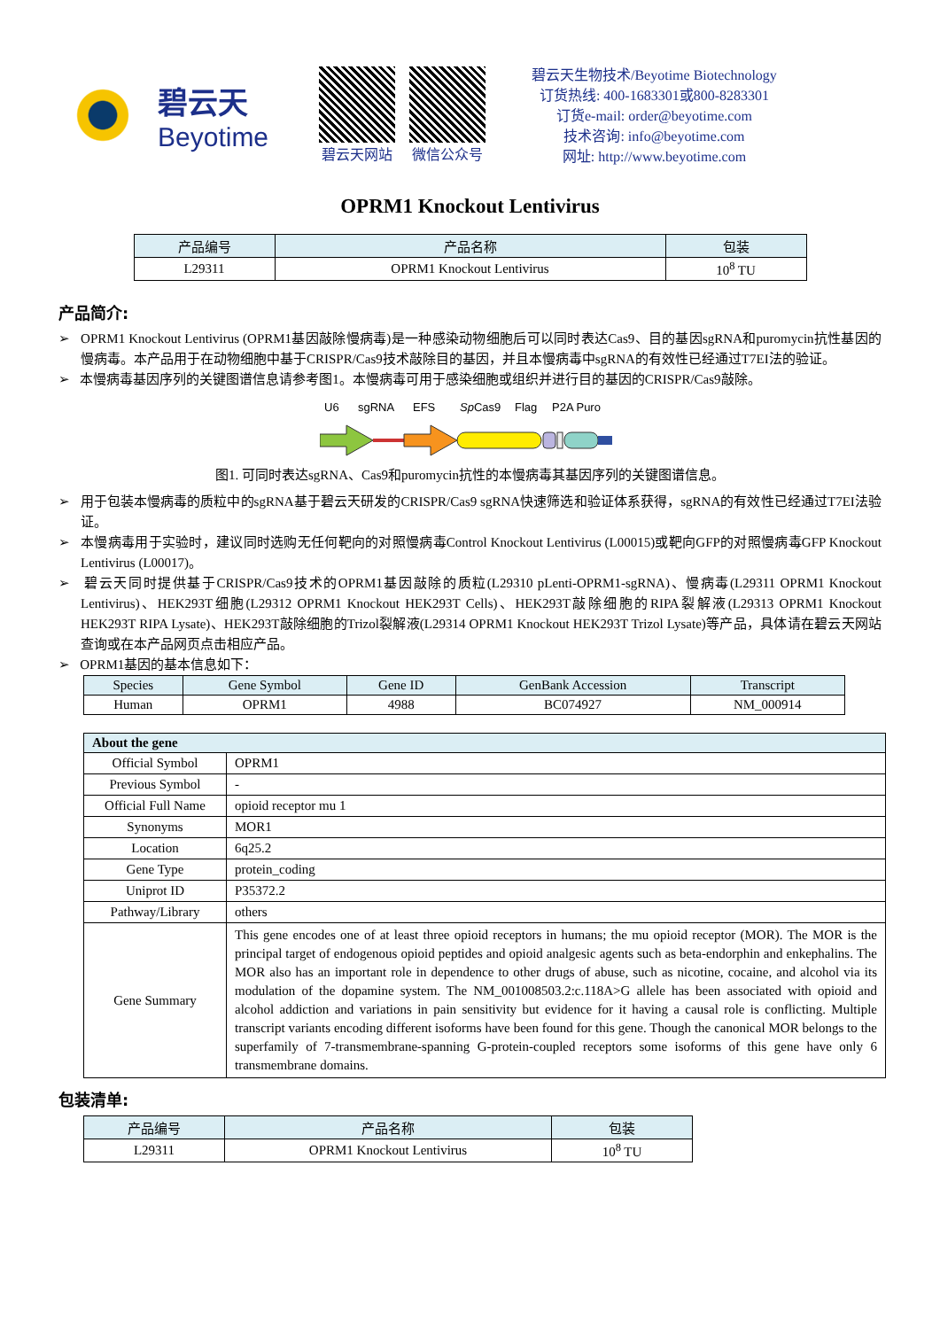碧云天
Beyotime
碧云天网站 微信公众号
碧云天生物技术/Beyotime Biotechnology
订货热线: 400-1683301或800-8283301
订货e-mail: order@beyotime.com
技术咨询: info@beyotime.com
网址: http://www.beyotime.com
OPRM1 Knockout Lentivirus
| 产品编号 | 产品名称 | 包装 |
| --- | --- | --- |
| L29311 | OPRM1 Knockout Lentivirus | 10<sup>8</sup> TU |
产品简介:
➢ OPRM1 Knockout Lentivirus (OPRM1基因敲除慢病毒)是一种感染动物细胞后可以同时表达Cas9、目的基因sgRNA和puromycin抗性基因的慢病毒。本产品用于在动物细胞中基于CRISPR/Cas9技术敲除目的基因，并且本慢病毒中sgRNA的有效性已经通过T7EI法的验证。
➢ 本慢病毒基因序列的关键图谱信息请参考图1。本慢病毒可用于感染细胞或组织并进行目的基因的CRISPR/Cas9敲除。
U6
sgRNA
EFS
SpCas9
Flag
P2A Puro
图1. 可同时表达sgRNA、Cas9和puromycin抗性的本慢病毒其基因序列的关键图谱信息。
➢ 用于包装本慢病毒的质粒中的sgRNA基于碧云天研发的CRISPR/Cas9 sgRNA快速筛选和验证体系获得，sgRNA的有效性已经通过T7EI法验证。
➢ 本慢病毒用于实验时，建议同时选购无任何靶向的对照慢病毒Control Knockout Lentivirus (L00015)或靶向GFP的对照慢病毒GFP Knockout Lentivirus (L00017)。
➢ 碧云天同时提供基于CRISPR/Cas9技术的OPRM1基因敲除的质粒(L29310 pLenti-OPRM1-sgRNA)、慢病毒(L29311 OPRM1 Knockout Lentivirus)、HEK293T细胞(L29312 OPRM1 Knockout HEK293T Cells)、HEK293T敲除细胞的RIPA裂解液(L29313 OPRM1 Knockout HEK293T RIPA Lysate)、HEK293T敲除细胞的Trizol裂解液(L29314 OPRM1 Knockout HEK293T Trizol Lysate)等产品，具体请在碧云天网站查询或在本产品网页点击相应产品。
➢ OPRM1基因的基本信息如下：
| Species | Gene Symbol | Gene ID | GenBank Accession | Transcript |
| --- | --- | --- | --- | --- |
| Human | OPRM1 | 4988 | BC074927 | NM_000914 |
| About the gene | |
| --- | --- |
| Official Symbol | OPRM1 |
| Previous Symbol | - |
| Official Full Name | opioid receptor mu 1 |
| Synonyms | MOR1 |
| Location | 6q25.2 |
| Gene Type | protein_coding |
| Uniprot ID | P35372.2 |
| Pathway/Library | others |
| Gene Summary | This gene encodes one of at least three opioid receptors in humans; the mu opioid receptor (MOR). The MOR is the principal target of endogenous opioid peptides and opioid analgesic agents such as beta-endorphin and enkephalins. The MOR also has an important role in dependence to other drugs of abuse, such as nicotine, cocaine, and alcohol via its modulation of the dopamine system. The NM_001008503.2:c.118A>G allele has been associated with opioid and alcohol addiction and variations in pain sensitivity but evidence for it having a causal role is conflicting. Multiple transcript variants encoding different isoforms have been found for this gene. Though the canonical MOR belongs to the superfamily of 7-transmembrane-spanning G-protein-coupled receptors some isoforms of this gene have only 6 transmembrane domains. |
包装清单:
| 产品编号 | 产品名称 | 包装 |
| --- | --- | --- |
| L29311 | OPRM1 Knockout Lentivirus | 10<sup>8</sup> TU |